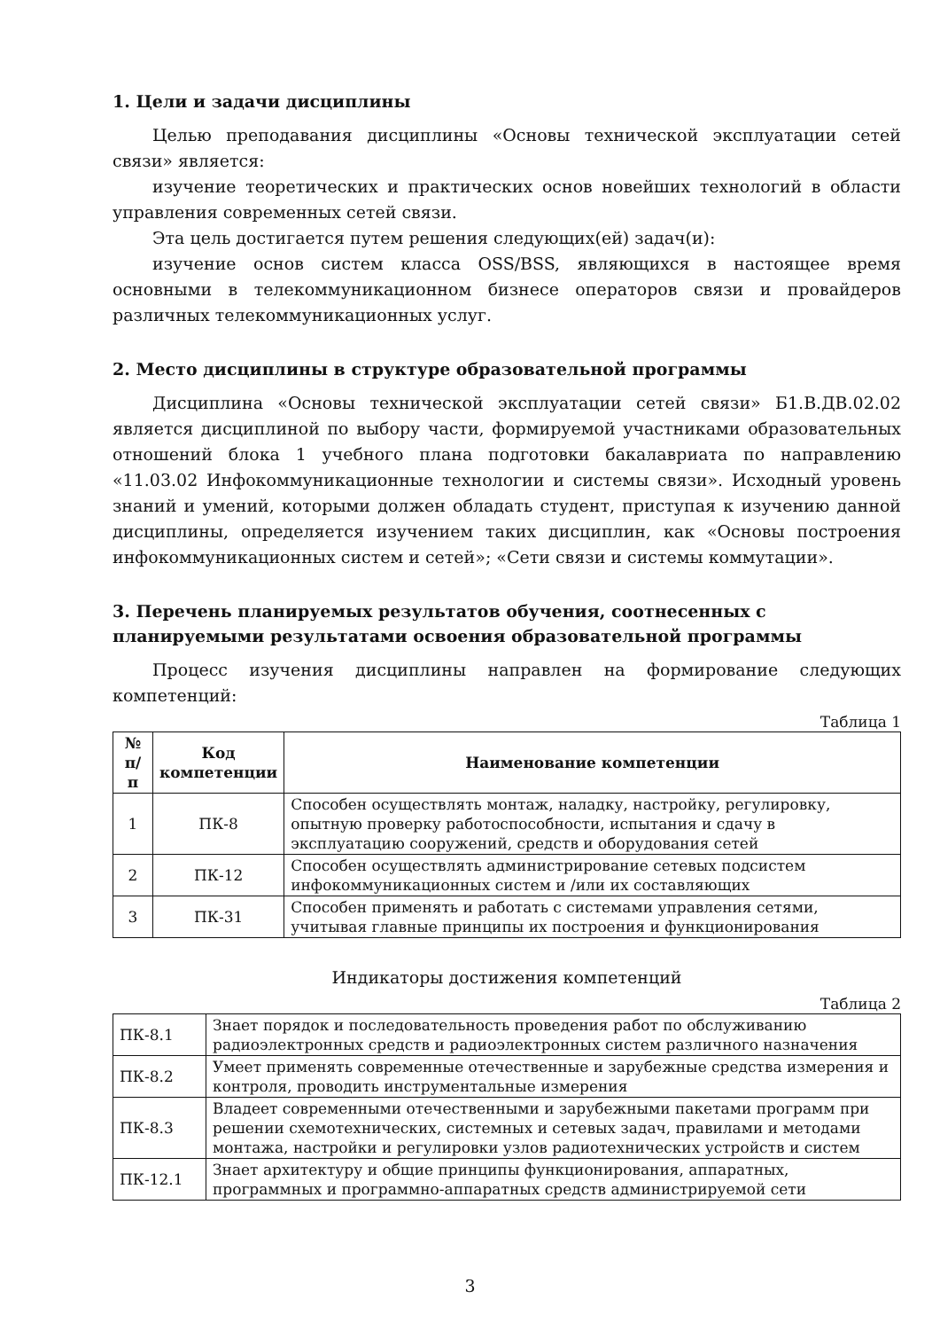1. Цели и задачи дисциплины
Целью преподавания дисциплины «Основы технической эксплуатации сетей связи» является:
изучение теоретических и практических основ новейших технологий в области управления современных сетей связи.
Эта цель достигается путем решения следующих(ей) задач(и):
изучение основ систем класса OSS/BSS, являющихся в настоящее время основными в телекоммуникационном бизнесе операторов связи и провайдеров различных телекоммуникационных услуг.
2. Место дисциплины в структуре образовательной программы
Дисциплина «Основы технической эксплуатации сетей связи» Б1.В.ДВ.02.02 является дисциплиной по выбору части, формируемой участниками образовательных отношений блока 1 учебного плана подготовки бакалавриата по направлению «11.03.02 Инфокоммуникационные технологии и системы связи». Исходный уровень знаний и умений, которыми должен обладать студент, приступая к изучению данной дисциплины, определяется изучением таких дисциплин, как «Основы построения инфокоммуникационных систем и сетей»; «Сети связи и системы коммутации».
3. Перечень планируемых результатов обучения, соотнесенных с планируемыми результатами освоения образовательной программы
Процесс изучения дисциплины направлен на формирование следующих компетенций:
Таблица 1
| № п/п | Код компетенции | Наименование компетенции |
| --- | --- | --- |
| 1 | ПК-8 | Способен осуществлять монтаж, наладку, настройку, регулировку, опытную проверку работоспособности, испытания и сдачу в эксплуатацию сооружений, средств и оборудования сетей |
| 2 | ПК-12 | Способен осуществлять администрирование сетевых подсистем инфокоммуникационных систем и /или их составляющих |
| 3 | ПК-31 | Способен применять и работать с системами управления сетями, учитывая главные принципы их построения и функционирования |
Индикаторы достижения компетенций
Таблица 2
| ПК-8.1 | Знает порядок и последовательность проведения работ по обслуживанию радиоэлектронных средств и радиоэлектронных систем различного назначения |
| ПК-8.2 | Умеет применять современные отечественные и зарубежные средства измерения и контроля, проводить инструментальные измерения |
| ПК-8.3 | Владеет современными отечественными и зарубежными пакетами программ при решении схемотехнических, системных и сетевых задач, правилами и методами монтажа, настройки и регулировки узлов радиотехнических устройств и систем |
| ПК-12.1 | Знает архитектуру и общие принципы функционирования, аппаратных, программных и программно-аппаратных средств администрируемой сети |
3